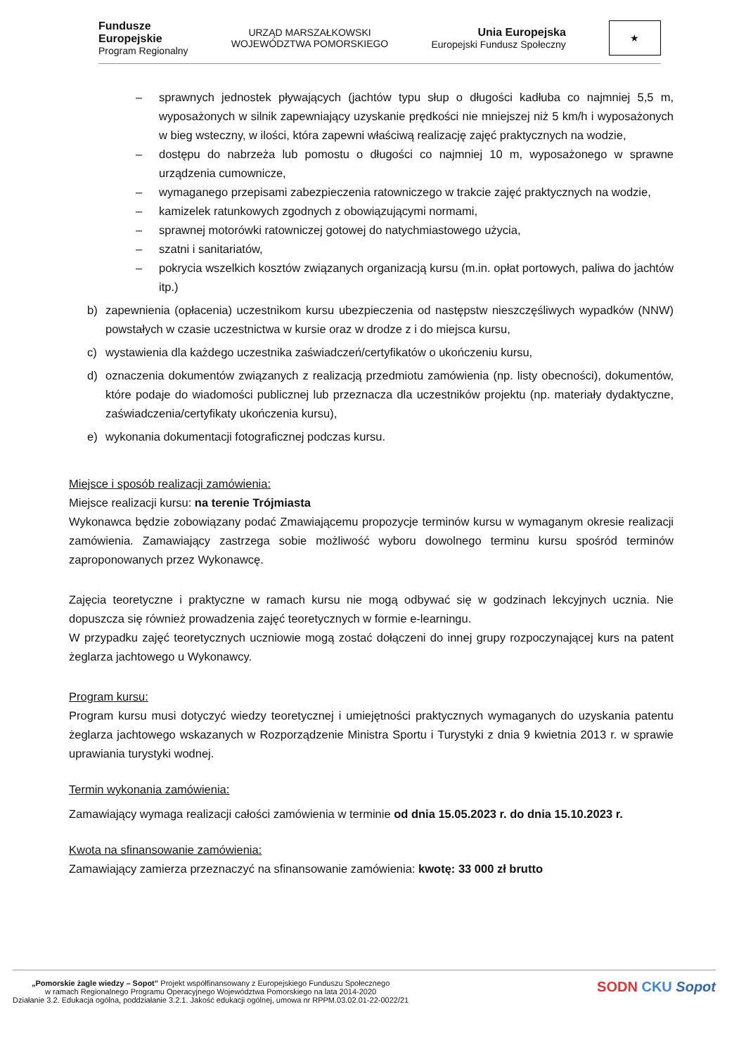Fundusze
Europejskie
Program Regionalny
URZĄD MARSZAŁKOWSKI
WOJEWÓDZTWA POMORSKIEGO
Unia Europejska
Europejski Fundusz Społeczny
★
– sprawnych jednostek pływających (jachtów typu słup o długości kadłuba co najmniej 5,5 m, wyposażonych w silnik zapewniający uzyskanie prędkości nie mniejszej niż 5 km/h i wyposażonych w bieg wsteczny, w ilości, która zapewni właściwą realizację zajęć praktycznych na wodzie,
– dostępu do nabrzeża lub pomostu o długości co najmniej 10 m, wyposażonego w sprawne urządzenia cumownicze,
– wymaganego przepisami zabezpieczenia ratowniczego w trakcie zajęć praktycznych na wodzie,
– kamizelek ratunkowych zgodnych z obowiązującymi normami,
– sprawnej motorówki ratowniczej gotowej do natychmiastowego użycia,
– szatni i sanitariatów,
– pokrycia wszelkich kosztów związanych organizacją kursu (m.in. opłat portowych, paliwa do jachtów itp.)
b) zapewnienia (opłacenia) uczestnikom kursu ubezpieczenia od następstw nieszczęśliwych wypadków (NNW) powstałych w czasie uczestnictwa w kursie oraz w drodze z i do miejsca kursu,
c) wystawienia dla każdego uczestnika zaświadczeń/certyfikatów o ukończeniu kursu,
d) oznaczenia dokumentów związanych z realizacją przedmiotu zamówienia (np. listy obecności), dokumentów, które podaje do wiadomości publicznej lub przeznacza dla uczestników projektu (np. materiały dydaktyczne, zaświadczenia/certyfikaty ukończenia kursu),
e) wykonania dokumentacji fotograficznej podczas kursu.
Miejsce i sposób realizacji zamówienia:
Miejsce realizacji kursu: na terenie Trójmiasta
Wykonawca będzie zobowiązany podać Zmawiającemu propozycje terminów kursu w wymaganym okresie realizacji zamówienia. Zamawiający zastrzega sobie możliwość wyboru dowolnego terminu kursu spośród terminów zaproponowanych przez Wykonawcę.
Zajęcia teoretyczne i praktyczne w ramach kursu nie mogą odbywać się w godzinach lekcyjnych ucznia. Nie dopuszcza się również prowadzenia zajęć teoretycznych w formie e-learningu.
W przypadku zajęć teoretycznych uczniowie mogą zostać dołączeni do innej grupy rozpoczynającej kurs na patent żeglarza jachtowego u Wykonawcy.
Program kursu:
Program kursu musi dotyczyć wiedzy teoretycznej i umiejętności praktycznych wymaganych do uzyskania patentu żeglarza jachtowego wskazanych w Rozporządzenie Ministra Sportu i Turystyki z dnia 9 kwietnia 2013 r. w sprawie uprawiania turystyki wodnej.
Termin wykonania zamówienia:
Zamawiający wymaga realizacji całości zamówienia w terminie od dnia 15.05.2023 r. do dnia 15.10.2023 r.
Kwota na sfinansowanie zamówienia:
Zamawiający zamierza przeznaczyć na sfinansowanie zamówienia: kwotę: 33 000 zł brutto
„Pomorskie żagle wiedzy – Sopot” Projekt współfinansowany z Europejskiego Funduszu Społecznego
w ramach Regionalnego Programu Operacyjnego Województwa Pomorskiego na lata 2014-2020
Działanie 3.2. Edukacja ogólna, poddziałanie 3.2.1. Jakość edukacji ogólnej, umowa nr RPPM.03.02.01-22-0022/21
SODN CKU Sopot